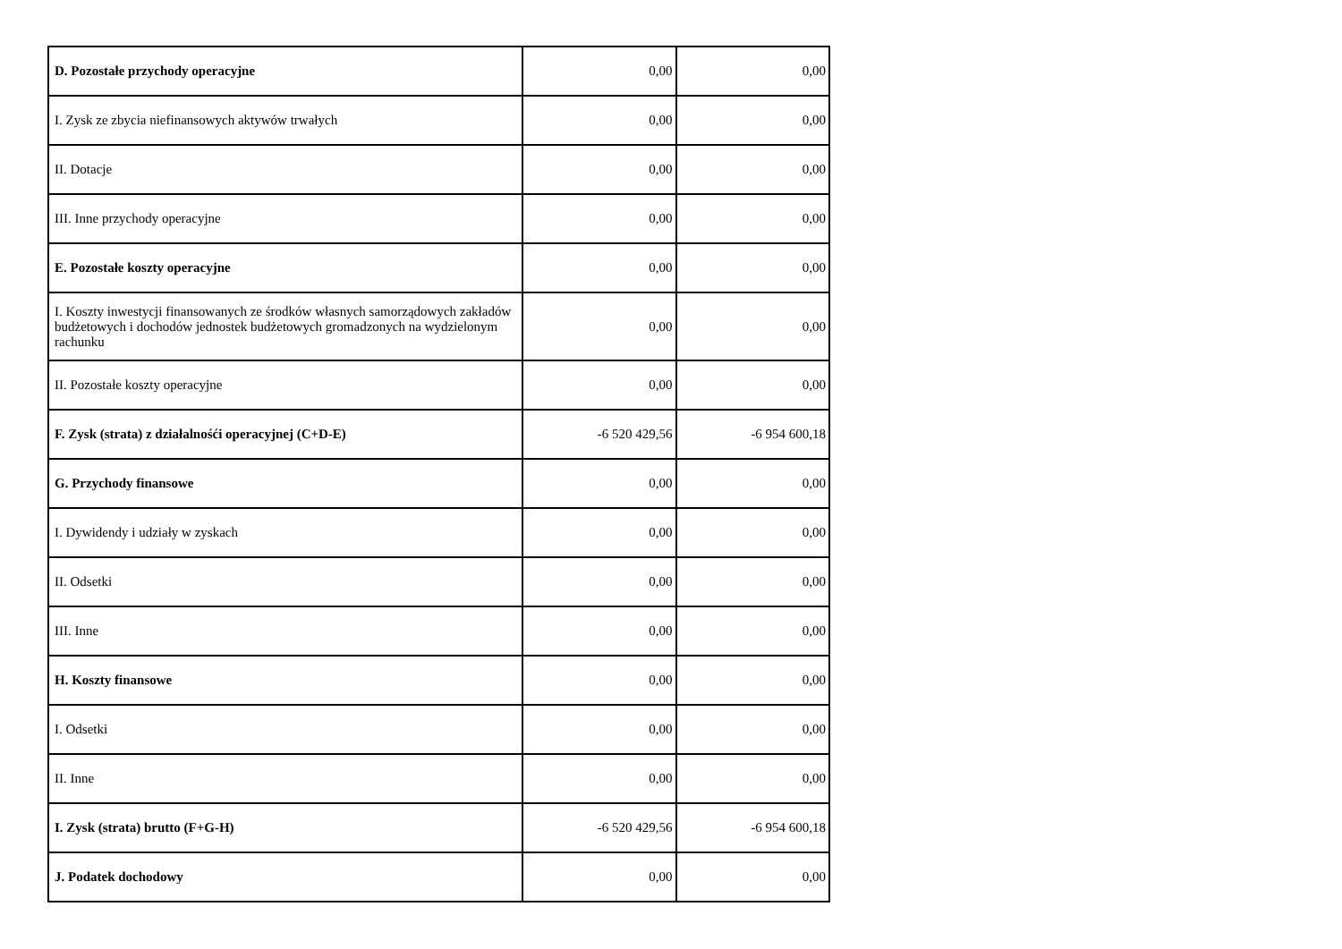| D. Pozostałe przychody operacyjne | 0,00 | 0,00 |
| I. Zysk ze zbycia niefinansowych aktywów trwałych | 0,00 | 0,00 |
| II. Dotacje | 0,00 | 0,00 |
| III. Inne przychody operacyjne | 0,00 | 0,00 |
| E. Pozostałe koszty operacyjne | 0,00 | 0,00 |
| I. Koszty inwestycji finansowanych ze środków własnych samorządowych zakładów budżetowych i dochodów jednostek budżetowych gromadzonych na wydzielonym rachunku | 0,00 | 0,00 |
| II. Pozostałe koszty operacyjne | 0,00 | 0,00 |
| F. Zysk (strata) z działalnośći operacyjnej (C+D-E) | -6 520 429,56 | -6 954 600,18 |
| G. Przychody finansowe | 0,00 | 0,00 |
| I. Dywidendy i udziały w zyskach | 0,00 | 0,00 |
| II. Odsetki | 0,00 | 0,00 |
| III. Inne | 0,00 | 0,00 |
| H. Koszty finansowe | 0,00 | 0,00 |
| I. Odsetki | 0,00 | 0,00 |
| II. Inne | 0,00 | 0,00 |
| I. Zysk (strata) brutto (F+G-H) | -6 520 429,56 | -6 954 600,18 |
| J. Podatek dochodowy | 0,00 | 0,00 |